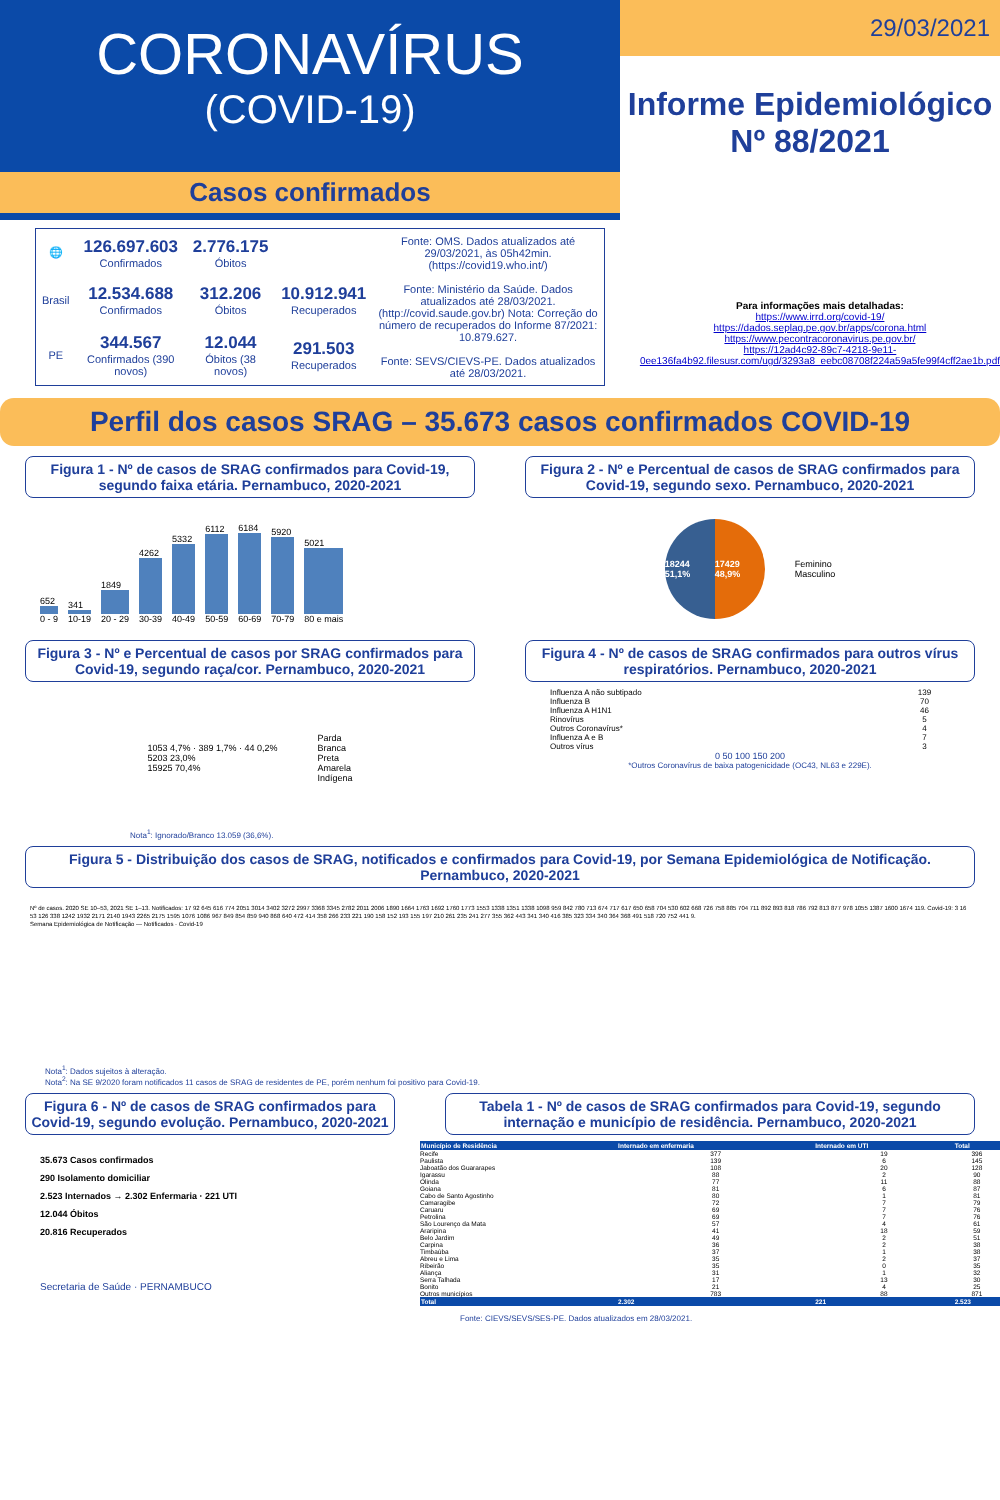CORONAVÍRUS
(COVID-19)
Casos confirmados
29/03/2021
Informe Epidemiológico
Nº 88/2021
| 🌐 | 126.697.603 Confirmados | 2.776.175 Óbitos | | Fonte: OMS. Dados atualizados até 29/03/2021, às 05h42min. (https://covid19.who.int/) Fonte: Ministério da Saúde. Dados atualizados até 28/03/2021. (http://covid.saude.gov.br) Nota: Correção do número de recuperados do Informe 87/2021: 10.879.627. Fonte: SEVS/CIEVS-PE. Dados atualizados até 28/03/2021. |
| Brasil | 12.534.688 Confirmados | 312.206 Óbitos | 10.912.941 Recuperados | |
| PE | 344.567 Confirmados (390 novos) | 12.044 Óbitos (38 novos) | 291.503 Recuperados | |
Para informações mais detalhadas:
https://www.irrd.org/covid-19/
https://dados.seplag.pe.gov.br/apps/corona.html
https://www.pecontracoronavirus.pe.gov.br/
https://12ad4c92-89c7-4218-9e11-0ee136fa4b92.filesusr.com/ugd/3293a8_eebc08708f224a59a5fe99f4cff2ae1b.pdf
Perfil dos casos SRAG – 35.673 casos confirmados COVID-19
Figura 1 - Nº de casos de SRAG confirmados para Covid-19, segundo faixa etária. Pernambuco, 2020-2021
652
0 - 9
341
10-19
1849
20 - 29
4262
30-39
5332
40-49
6112
50-59
6184
60-69
5920
70-79
5021
80 e mais
Figura 2 - Nº e Percentual de casos de SRAG confirmados para Covid-19, segundo sexo. Pernambuco, 2020-2021
18244 51,1% 17429 48,9%
Feminino
Masculino
Figura 3 - Nº e Percentual de casos por SRAG confirmados para Covid-19, segundo raça/cor. Pernambuco, 2020-2021
1053 4,7% · 389 1,7% · 44 0,2%
5203 23,0%
15925 70,4%
Parda
Branca
Preta
Amarela
Indígena
Nota<sup>1</sup>: Ignorado/Branco 13.059 (36,6%).
Figura 4 - Nº de casos de SRAG confirmados para outros vírus respiratórios. Pernambuco, 2020-2021
| Influenza A não subtipado | 139 |
| Influenza B | 70 |
| Influenza A H1N1 | 46 |
| Rinovírus | 5 |
| Outros Coronavírus* | 4 |
| Influenza A e B | 7 |
| Outros vírus | 3 |
0 50 100 150 200
*Outros Coronavírus de baixa patogenicidade (OC43, NL63 e 229E).
Figura 5 - Distribuição dos casos de SRAG, notificados e confirmados para Covid-19, por Semana Epidemiológica de Notificação. Pernambuco, 2020-2021
Nº de casos. 2020 SE 10–53, 2021 SE 1–13. Notificados: 17 92 645 616 774 2051 3014 3402 3272 2997 3368 3345 2782 2011 2006 1890 1664 1763 1692 1760 1773 1553 1338 1351 1338 1098 959 842 780 713 674 717 617 650 658 704 530 602 668 726 758 885 704 711 892 893 818 786 792 813 877 978 1055 1387 1600 1674 119. Covid-19: 3 16 53 126 338 1242 1932 2171 2140 1943 2265 2175 1595 1076 1086 967 849 854 859 940 868 640 472 414 358 266 233 221 190 158 152 193 155 197 210 261 235 241 277 355 362 443 341 340 416 385 323 334 340 364 368 491 518 720 752 441 9.
Semana Epidemiológica de Notificação — Notificados · Covid-19
Nota<sup>1</sup>: Dados sujeitos à alteração.
Nota<sup>2</sup>: Na SE 9/2020 foram notificados 11 casos de SRAG de residentes de PE, porém nenhum foi positivo para Covid-19.
Figura 6 - Nº de casos de SRAG confirmados para Covid-19, segundo evolução. Pernambuco, 2020-2021
35.673 Casos confirmados
290 Isolamento domiciliar
2.523 Internados → 2.302 Enfermaria · 221 UTI
12.044 Óbitos
20.816 Recuperados
Secretaria de Saúde · PERNAMBUCO
Tabela 1 - Nº de casos de SRAG confirmados para Covid-19, segundo internação e município de residência. Pernambuco, 2020-2021
| Município de Residência | Internado em enfermaria | Internado em UTI | Total |
| --- | --- | --- | --- |
| Recife | 377 | 19 | 396 |
| Paulista | 139 | 6 | 145 |
| Jaboatão dos Guararapes | 108 | 20 | 128 |
| Igarassu | 88 | 2 | 90 |
| Olinda | 77 | 11 | 88 |
| Goiana | 81 | 6 | 87 |
| Cabo de Santo Agostinho | 80 | 1 | 81 |
| Camaragibe | 72 | 7 | 79 |
| Caruaru | 69 | 7 | 76 |
| Petrolina | 69 | 7 | 76 |
| São Lourenço da Mata | 57 | 4 | 61 |
| Araripina | 41 | 18 | 59 |
| Belo Jardim | 49 | 2 | 51 |
| Carpina | 36 | 2 | 38 |
| Timbaúba | 37 | 1 | 38 |
| Abreu e Lima | 35 | 2 | 37 |
| Ribeirão | 35 | 0 | 35 |
| Aliança | 31 | 1 | 32 |
| Serra Talhada | 17 | 13 | 30 |
| Bonito | 21 | 4 | 25 |
| Outros municípios | 783 | 88 | 871 |
| Total | 2.302 | 221 | 2.523 |
Fonte: CIEVS/SEVS/SES-PE. Dados atualizados em 28/03/2021.